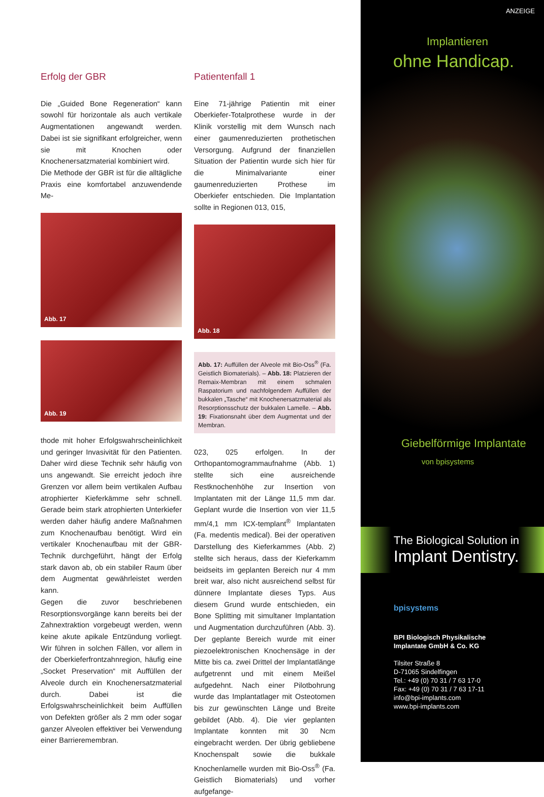Erfolg der GBR
Die „Guided Bone Regeneration“ kann sowohl für horizontale als auch vertikale Augmentationen angewandt werden. Dabei ist sie signifikant erfolgreicher, wenn sie mit Knochen oder Knochenersatzmaterial kombiniert wird.
Die Methode der GBR ist für die alltägliche Praxis eine komfortabel anzuwendende Me-
Abb. 17
Abb. 19
thode mit hoher Erfolgswahrscheinlichkeit und geringer Invasivität für den Patienten. Daher wird diese Technik sehr häufig von uns angewandt. Sie erreicht jedoch ihre Grenzen vor allem beim vertikalen Aufbau atrophierter Kieferkämme sehr schnell. Gerade beim stark atrophierten Unterkiefer werden daher häufig andere Maßnahmen zum Knochenaufbau benötigt. Wird ein vertikaler Knochenaufbau mit der GBR-Technik durchgeführt, hängt der Erfolg stark davon ab, ob ein stabiler Raum über dem Augmentat gewährleistet werden kann.
Gegen die zuvor beschriebenen Resorptionsvorgänge kann bereits bei der Zahnextraktion vorgebeugt werden, wenn keine akute apikale Entzündung vorliegt. Wir führen in solchen Fällen, vor allem in der Oberkieferfrontzahnregion, häufig eine „Socket Preservation“ mit Auffüllen der Alveole durch ein Knochenersatzmaterial durch. Dabei ist die Erfolgswahrscheinlichkeit beim Auffüllen von Defekten größer als 2 mm oder sogar ganzer Alveolen effektiver bei Verwendung einer Barrieremembran.
Patientenfall 1
Eine 71-jährige Patientin mit einer Oberkiefer-Totalprothese wurde in der Klinik vorstellig mit dem Wunsch nach einer gaumenreduzierten prothetischen Versorgung. Aufgrund der finanziellen Situation der Patientin wurde sich hier für die Minimalvariante einer gaumenreduzierten Prothese im Oberkiefer entschieden. Die Implantation sollte in Regionen 013, 015,
Abb. 18
Abb. 17: Auffüllen der Alveole mit Bio-Oss<sup>®</sup> (Fa. Geistlich Biomaterials). – Abb. 18: Platzieren der Remaix-Membran mit einem schmalen Raspatorium und nachfolgendem Auffüllen der bukkalen „Tasche“ mit Knochenersatzmaterial als Resorptionsschutz der bukkalen Lamelle. – Abb. 19: Fixationsnaht über dem Augmentat und der Membran.
023, 025 erfolgen. In der Orthopantomogrammaufnahme (Abb. 1) stellte sich eine ausreichende Restknochenhöhe zur Insertion von Implantaten mit der Länge 11,5 mm dar. Geplant wurde die Insertion von vier 11,5 mm/4,1 mm ICX-templant<sup>®</sup> Implantaten (Fa. medentis medical). Bei der operativen Darstellung des Kieferkammes (Abb. 2) stellte sich heraus, dass der Kieferkamm beidseits im geplanten Bereich nur 4 mm breit war, also nicht ausreichend selbst für dünnere Implantate dieses Typs. Aus diesem Grund wurde entschieden, ein Bone Splitting mit simultaner Implantation und Augmentation durchzuführen (Abb. 3). Der geplante Bereich wurde mit einer piezoelektronischen Knochensäge in der Mitte bis ca. zwei Drittel der Implantatlänge aufgetrennt und mit einem Meißel aufgedehnt. Nach einer Pilotbohrung wurde das Implantatlager mit Osteotomen bis zur gewünschten Länge und Breite gebildet (Abb. 4). Die vier geplanten Implantate konnten mit 30 Ncm eingebracht werden. Der übrig gebliebene Knochenspalt sowie die bukkale Knochenlamelle wurden mit Bio-Oss<sup>®</sup> (Fa. Geistlich Biomaterials) und vorher aufgefange-
ANZEIGE
Implantieren
ohne Handicap.
Giebelförmige Implantate
von bpisystems
The Biological Solution in
Implant Dentistry.
bpisystems
BPI Biologisch Physikalische
Implantate GmbH & Co. KG
Tilsiter Straße 8
D-71065 Sindelfingen
Tel.: +49 (0) 70 31 / 7 63 17-0
Fax: +49 (0) 70 31 / 7 63 17-11
info@bpi-implants.com
www.bpi-implants.com